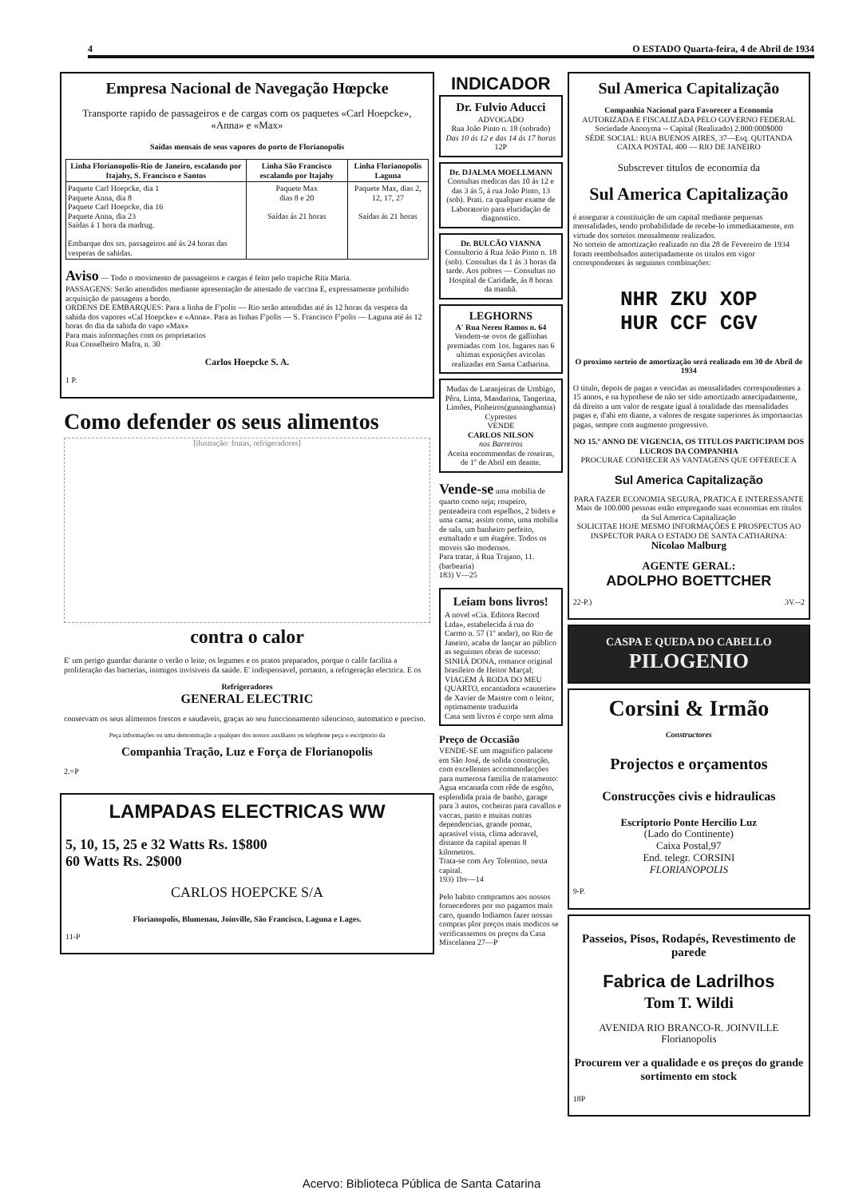4 O ESTADO Quarta-feira, 4 de Abril de 1934
Empresa Nacional de Navegação Hœpcke
Transporte rapido de passageiros e de cargas com os paquetes «Carl Hoepcke», «Anna» e «Max»
Saídas mensais de seus vapores do porto de Florianopolis
| Linha Florianopolis-Rio de Janeiro, escalando por Itajahy, S. Francisco e Santos | Linha São Francisco escalando por Itajahy | Linha Florianopolis Laguna |
| --- | --- | --- |
| Paquete Carl Hoepcke, dia 1 Paquete Anna, dia 8 Paquete Carl Hoepcke, dia 16 Paquete Anna, dia 23 Saídas á 1 hora da madrug. Embarque dos srs. passageiros até ás 24 horas das vesperas de sahidas. | Paquete Max dias 8 e 20 Saídas ás 21 horas | Paquete Max, dias 2, 12, 17, 27 Saídas ás 21 horas |
Aviso — Todo o movimento de passageiros e cargas é feito pelo trapiche Rita Maria.
PASSAGENS: Serão attendidos mediante apresentação de attestado de vaccina E, expressamente prohibido acquisição de passagens a bordo.
ORDENS DE EMBARQUES: Para a linha de F'polis — Rio serão attendidas até ás 12 horas da vespera da sahida dos vapores «Cal Hoepcke» e «Anna». Para as linhas F'polis — S. Francisco F'polis — Laguna até ás 12 horas do dia da sahida do vapo «Max»
Para mais informações com os proprietarios
Rua Conselheiro Mafra, n. 30
Carlos Hoepcke S. A.
1 P.
Como defender os seus alimentos
[ilustração: frutas, refrigeradores]
contra o calor
E' um perigo guardar durante o verão o leite, os legumes e os pratos preparados, porque o calôr facilita a proliferação das bacterias, inimigos invisiveis da saúde. E' indispensavel, portanto, a refrigeração electrica. E os
Refrigeradores
GENERAL ELECTRIC
conservam os seus alimentos frescos e saudaveis, graças ao seu funccionamento silencioso, automatico e preciso.
Peça informações ou uma demonstração a qualquer dos nossos auxiliares ou telephone peça o escriptorio da
Companhia Tração, Luz e Força de Florianopolis
2.=P
LAMPADAS ELECTRICAS WW
5, 10, 15, 25 e 32 Watts Rs. 1$800
60 Watts Rs. 2$000
CARLOS HOEPCKE S/A
Florianopolis, Blumenau, Joinville, São Francisco, Laguna e Lages.
11-P
INDICADOR
Dr. Fulvio Aducci
ADVOGADO
Rua João Pinto n. 18 (sobrado)
Das 10 ás 12 e das 14 ás 17 horas
12P
Dr. DJALMA MOELLMANN
Consultas medicas das 10 ás 12 e das 3 ás 5, á rua João Pinto, 13 (sob). Prati. ca qualquer exame de Laboratorio para elucidação de diagnostico.
Dr. BULCÃO VIANNA
Consultorio á Rua João Pinto n. 18 (sob). Consultas da 1 ás 3 horas da tarde. Aos pobres — Consultas no Hospital de Caridade, ás 8 horas da manhã.
LEGHORNS
A' Rua Nereu Ramos n. 64
Vendem-se ovos de gallinhas premiadas com 1os. lugares nas 6 ultimas exposições avicolas realizadas em Santa Catharina.
Mudas de Laranjeiras de Umbigo, Pêra, Lima, Mandarina, Tangerina, Limões, Pinheiros(gunninghamia) Cyprestes
VENDE
CARLOS NILSON
nos Barreiros
Aceita encommendas de roseiras, de 1º de Abril em deante.
Vende-se uma mobilia de quarto como seja; roupeiro, penteadeira com espelhos, 2 bidets e uma cama; assim como, uma mobilia de sala, um banheiro perfeito, esmaltado e um étagére. Todos os moveis são modernos.
Para tratar, á Rua Trajano, 11. (barbearia)
183) V—25
Leiam bons livros!
A novel «Cia. Editora Record Ltda», estabelecida á rua do Carmo n. 57 (1º andar), no Rio de Janeiro, acaba de lançar ao público as seguintes obras de sucesso:
SINHÁ DONA, romance original brasileiro de Heitor Marçal;
VIAGEM Á RODA DO MEU QUARTO, encantadora «causerie» de Xavier de Maistre com o leitor, optimamente traduzida
Casa sem livros é corpo sem alma
Preço de Occasião
VENDE-SE um magnifico palacete em São José, de solida construção, com excellentes accommodacções para numerosa familia de tratamento:
Agua encanada com rêde de esgôto, esplendida praia de banho, garage para 3 autos, cocheiras para cavallos e vaccas, pasto e muitas outras dependencias, grande pomar, aprasivel vista, clima adoravel, distante da capital apenas 8 kilometros.
Trata-se com Ary Tolentino, nesta capital.
193) 1bv—14
Pelo habito compramos aos nossos fornecedores por sso pagamos mais caro, quando lodiamos fazer nossas compras plor preços mais modicos se verificassemos os preços da Casa Miscelanea 27—P
Sul America Capitalização
Companhia Nacional para Favorecer a Economia
AUTORIZADA E FISCALIZADA PELO GOVERNO FEDERAL
Sociedade Anonyma -- Capital (Realizado) 2.000:000$000
SÉDE SOCIAL: RUA BUENOS AIRES, 37—Esq. QUITANDA
CAIXA POSTAL 400 — RIO DE JANEIRO
Subscrever titulos de economia da
Sul America Capitalização
é assegurar a constituição de um capital mediante pequenas mensalidades, tendo probabilidade de recebe-lo immediatamente, em virtude dos sorteios mensalmente realizados.
No sorteio de amortização realizado no dia 28 de Fevereiro de 1934 foram reembolsados antecipadamente os titulos em vigor correspondentes ás seguintes combinações:
NHR ZKU XOP
HUR CCF CGV
O proximo sorteio de amortização será realizado em 30 de Abril de 1934
O titulo, depois de pagas e vencidas as mensalidades correspondentes a 15 annos, e na hypothese de não ter sido amortizado antecipadamente, dá direito a um valor de resgate igual á totalidade das mensalidades pagas e, d'ahi em diante, a valores de resgate superiores ás importancias pagas, sempre com augmento progressivo.
NO 15.º ANNO DE VIGENCIA, OS TITULOS PARTICIPAM DOS LUCROS DA COMPANHIA
PROCURAE CONHECER AS VANTAGENS QUE OFFERECE A
Sul America Capitalização
PARA FAZER ECONOMIA SEGURA, PRATICA E INTERESSANTE
Mais de 100.000 pessoas estão empregando suas economias em titulos da Sul America Capitalização
SOLICITAE HOJE MESMO INFORMAÇÕES E PROSPECTOS AO INSPECTOR PARA O ESTADO DE SANTA CATHARINA:
Nicolao Malburg
AGENTE GERAL:
ADOLPHO BOETTCHER
22-P.) 3V.--2
CASPA E QUEDA DO CABELLO
PILOGENIO
Corsini & Irmão
Constructores
Projectos e orçamentos
Construcções civis e hidraulicas
Escriptorio Ponte Hercilio Luz
(Lado do Continente)
Caixa Postal,97
End. telegr. CORSINI
FLORIANOPOLIS
9-P.
Passeios, Pisos, Rodapés, Revestimento de parede
Fabrica de Ladrilhos
Tom T. Wildi
AVENIDA RIO BRANCO-R. JOINVILLE
Florianopolis
Procurem ver a qualidade e os preços do grande sortimento em stock
18P
Acervo: Biblioteca Pública de Santa Catarina